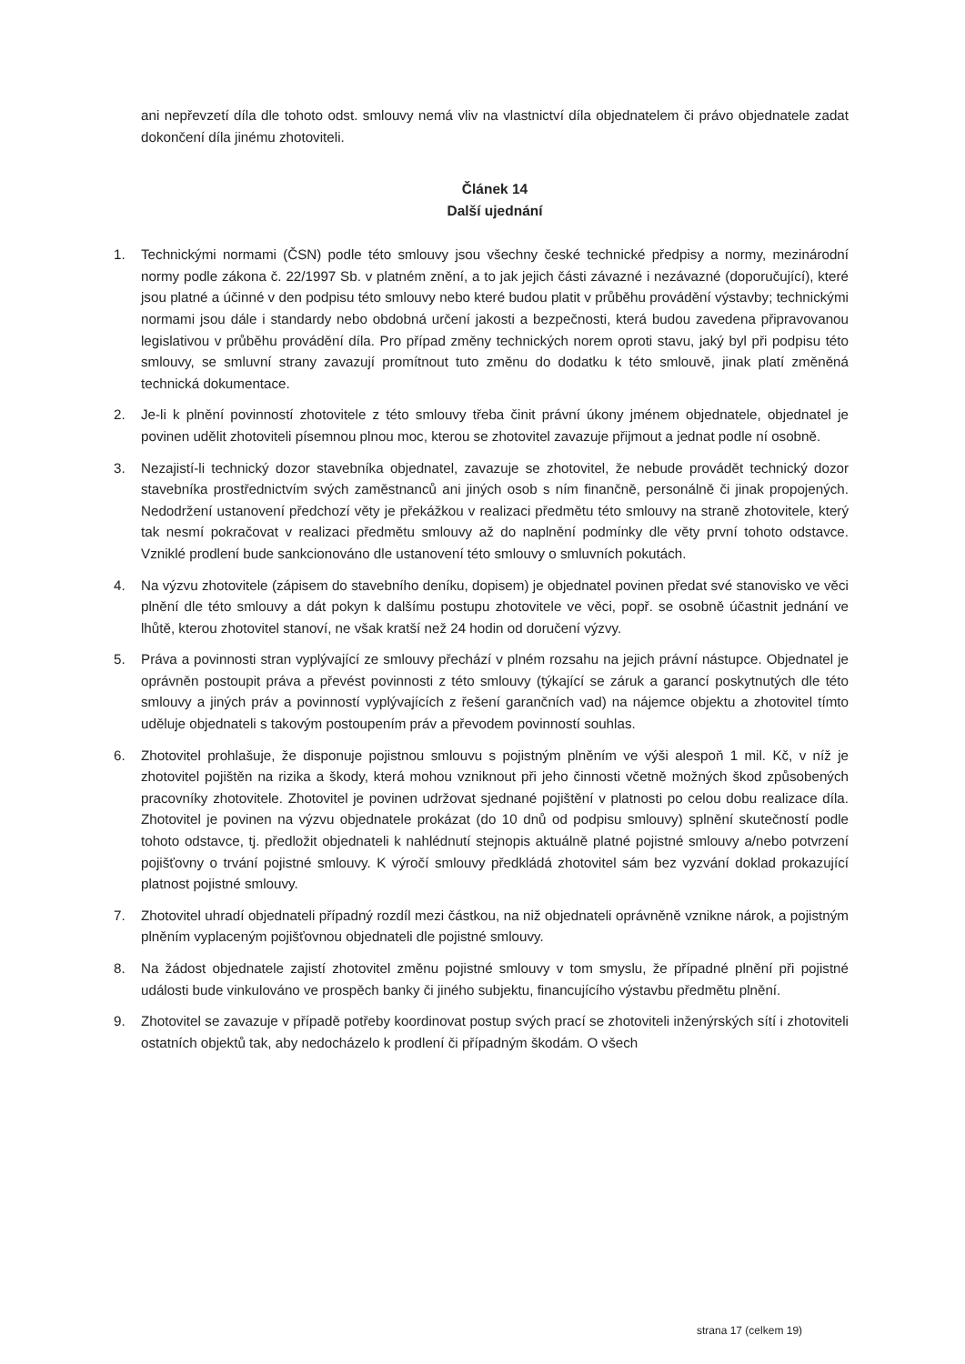ani nepřevzetí díla dle tohoto odst. smlouvy nemá vliv na vlastnictví díla objednatelem či právo objednatele zadat dokončení díla jinému zhotoviteli.
Článek 14
Další ujednání
1. Technickými normami (ČSN) podle této smlouvy jsou všechny české technické předpisy a normy, mezinárodní normy podle zákona č. 22/1997 Sb. v platném znění, a to jak jejich části závazné i nezávazné (doporučující), které jsou platné a účinné v den podpisu této smlouvy nebo které budou platit v průběhu provádění výstavby; technickými normami jsou dále i standardy nebo obdobná určení jakosti a bezpečnosti, která budou zavedena připravovanou legislativou v průběhu provádění díla. Pro případ změny technických norem oproti stavu, jaký byl při podpisu této smlouvy, se smluvní strany zavazují promítnout tuto změnu do dodatku k této smlouvě, jinak platí změněná technická dokumentace.
2. Je-li k plnění povinností zhotovitele z této smlouvy třeba činit právní úkony jménem objednatele, objednatel je povinen udělit zhotoviteli písemnou plnou moc, kterou se zhotovitel zavazuje přijmout a jednat podle ní osobně.
3. Nezajistí-li technický dozor stavebníka objednatel, zavazuje se zhotovitel, že nebude provádět technický dozor stavebníka prostřednictvím svých zaměstnanců ani jiných osob s ním finančně, personálně či jinak propojených. Nedodržení ustanovení předchozí věty je překážkou v realizaci předmětu této smlouvy na straně zhotovitele, který tak nesmí pokračovat v realizaci předmětu smlouvy až do naplnění podmínky dle věty první tohoto odstavce. Vzniklé prodlení bude sankcionováno dle ustanovení této smlouvy o smluvních pokutách.
4. Na výzvu zhotovitele (zápisem do stavebního deníku, dopisem) je objednatel povinen předat své stanovisko ve věci plnění dle této smlouvy a dát pokyn k dalšímu postupu zhotovitele ve věci, popř. se osobně účastnit jednání ve lhůtě, kterou zhotovitel stanoví, ne však kratší než 24 hodin od doručení výzvy.
5. Práva a povinnosti stran vyplývající ze smlouvy přechází v plném rozsahu na jejich právní nástupce. Objednatel je oprávněn postoupit práva a převést povinnosti z této smlouvy (týkající se záruk a garancí poskytnutých dle této smlouvy a jiných práv a povinností vyplývajících z řešení garančních vad) na nájemce objektu a zhotovitel tímto uděluje objednateli s takovým postoupením práv a převodem povinností souhlas.
6. Zhotovitel prohlašuje, že disponuje pojistnou smlouvu s pojistným plněním ve výši alespoň 1 mil. Kč, v níž je zhotovitel pojištěn na rizika a škody, která mohou vzniknout při jeho činnosti včetně možných škod způsobených pracovníky zhotovitele. Zhotovitel je povinen udržovat sjednané pojištění v platnosti po celou dobu realizace díla. Zhotovitel je povinen na výzvu objednatele prokázat (do 10 dnů od podpisu smlouvy) splnění skutečností podle tohoto odstavce, tj. předložit objednateli k nahlédnutí stejnopis aktuálně platné pojistné smlouvy a/nebo potvrzení pojišťovny o trvání pojistné smlouvy. K výročí smlouvy předkládá zhotovitel sám bez vyzvání doklad prokazující platnost pojistné smlouvy.
7. Zhotovitel uhradí objednateli případný rozdíl mezi částkou, na niž objednateli oprávněně vznikne nárok, a pojistným plněním vyplaceným pojišťovnou objednateli dle pojistné smlouvy.
8. Na žádost objednatele zajistí zhotovitel změnu pojistné smlouvy v tom smyslu, že případné plnění při pojistné události bude vinkulováno ve prospěch banky či jiného subjektu, financujícího výstavbu předmětu plnění.
9. Zhotovitel se zavazuje v případě potřeby koordinovat postup svých prací se zhotoviteli inženýrských sítí i zhotoviteli ostatních objektů tak, aby nedocházelo k prodlení či případným škodám. O všech
strana 17 (celkem 19)